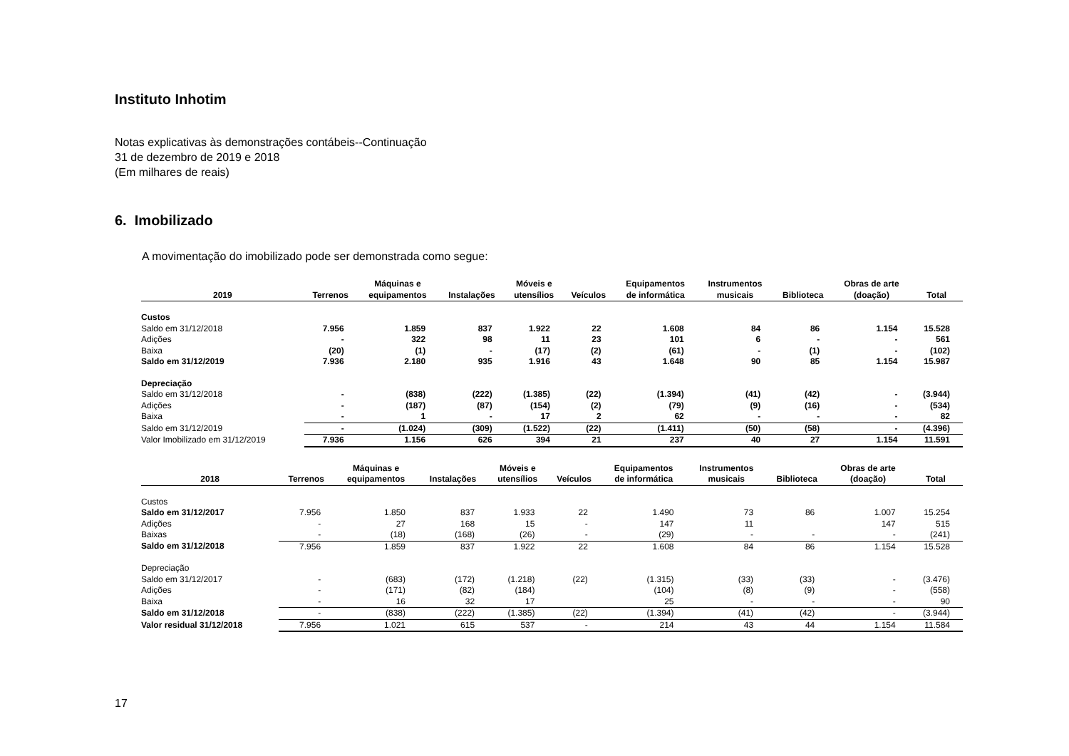Instituto Inhotim
Notas explicativas às demonstrações contábeis--Continuação
31 de dezembro de 2019 e 2018
(Em milhares de reais)
6. Imobilizado
A movimentação do imobilizado pode ser demonstrada como segue:
| 2019 | Terrenos | Máquinas e equipamentos | Instalações | Móveis e utensílios | Veículos | Equipamentos de informática | Instrumentos musicais | Biblioteca | Obras de arte (doação) | Total |
| --- | --- | --- | --- | --- | --- | --- | --- | --- | --- | --- |
| Custos | | | | | | | | | | |
| Saldo em 31/12/2018 | 7.956 | 1.859 | 837 | 1.922 | 22 | 1.608 | 84 | 86 | 1.154 | 15.528 |
| Adições | - | 322 | 98 | 11 | 23 | 101 | 6 | - | - | 561 |
| Baixa | (20) | (1) | - | (17) | (2) | (61) | - | (1) | - | (102) |
| Saldo em 31/12/2019 | 7.936 | 2.180 | 935 | 1.916 | 43 | 1.648 | 90 | 85 | 1.154 | 15.987 |
| Depreciação | | | | | | | | | | |
| Saldo em 31/12/2018 | - | (838) | (222) | (1.385) | (22) | (1.394) | (41) | (42) | - | (3.944) |
| Adições | - | (187) | (87) | (154) | (2) | (79) | (9) | (16) | - | (534) |
| Baixa | - | 1 | - | 17 | 2 | 62 | - | - | - | 82 |
| Saldo em 31/12/2019 | - | (1.024) | (309) | (1.522) | (22) | (1.411) | (50) | (58) | - | (4.396) |
| Valor Imobilizado em 31/12/2019 | 7.936 | 1.156 | 626 | 394 | 21 | 237 | 40 | 27 | 1.154 | 11.591 |
| 2018 | Terrenos | Máquinas e equipamentos | Instalações | Móveis e utensílios | Veículos | Equipamentos de informática | Instrumentos musicais | Biblioteca | Obras de arte (doação) | Total |
| --- | --- | --- | --- | --- | --- | --- | --- | --- | --- | --- |
| Custos | | | | | | | | | | |
| Saldo em 31/12/2017 | 7.956 | 1.850 | 837 | 1.933 | 22 | 1.490 | 73 | 86 | 1.007 | 15.254 |
| Adições | - | 27 | 168 | 15 | - | 147 | 11 | | 147 | 515 |
| Baixas | - | (18) | (168) | (26) | - | (29) | - | - | - | (241) |
| Saldo em 31/12/2018 | 7.956 | 1.859 | 837 | 1.922 | 22 | 1.608 | 84 | 86 | 1.154 | 15.528 |
| Depreciação | | | | | | | | | | |
| Saldo em 31/12/2017 | - | (683) | (172) | (1.218) | (22) | (1.315) | (33) | (33) | - | (3.476) |
| Adições | - | (171) | (82) | (184) | | (104) | (8) | (9) | - | (558) |
| Baixa | - | 16 | 32 | 17 | | 25 | - | - | - | 90 |
| Saldo em 31/12/2018 | - | (838) | (222) | (1.385) | (22) | (1.394) | (41) | (42) | - | (3.944) |
| Valor residual 31/12/2018 | 7.956 | 1.021 | 615 | 537 | - | 214 | 43 | 44 | 1.154 | 11.584 |
17